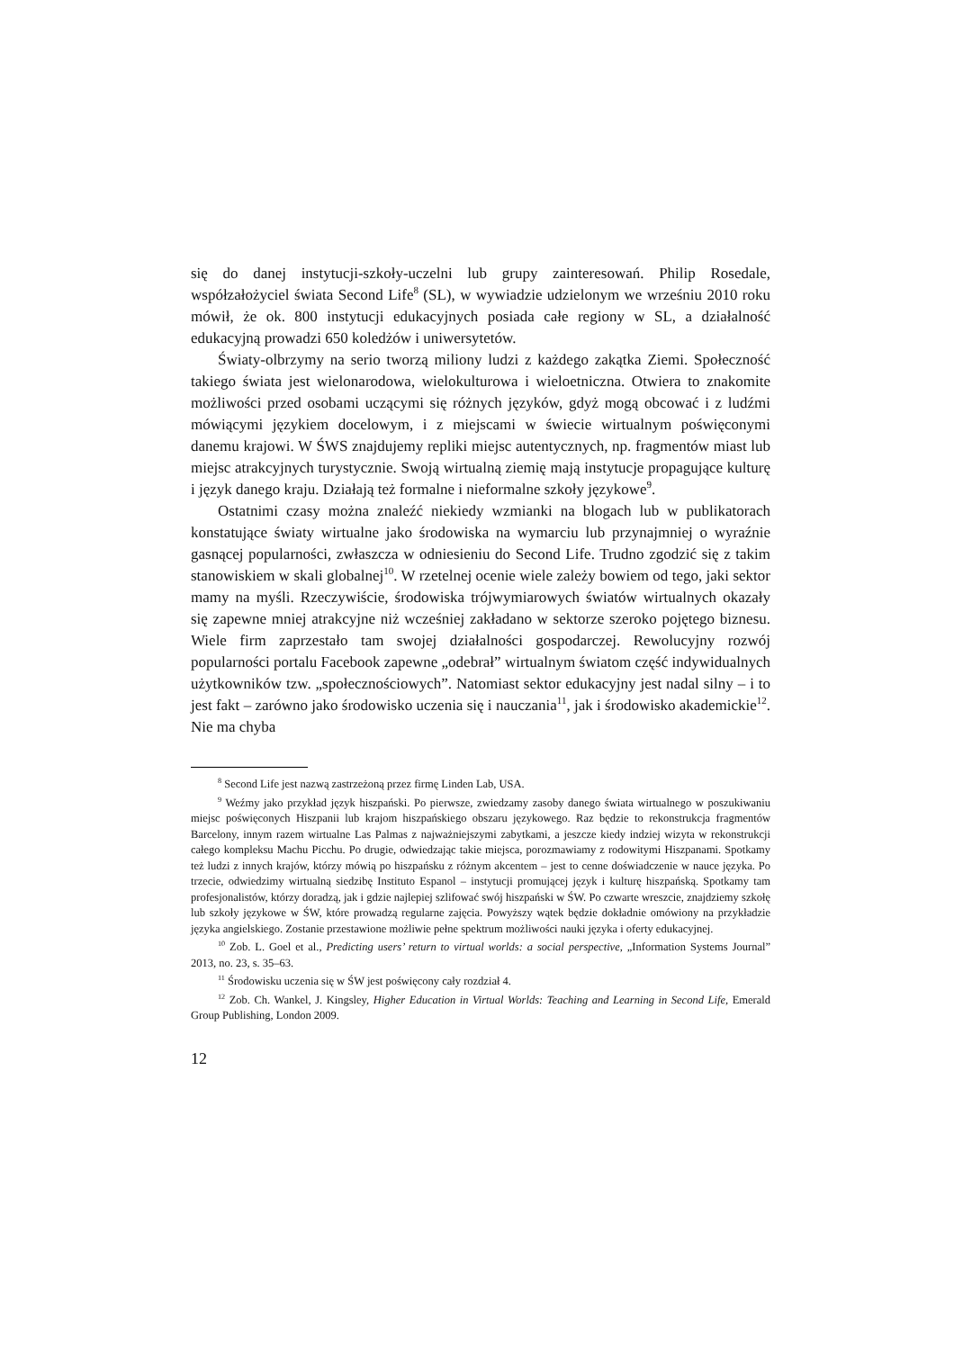się do danej instytucji-szkoły-uczelni lub grupy zainteresowań. Philip Rosedale, współzałożyciel świata Second Life<sup>8</sup> (SL), w wywiadzie udzielonym we wrześniu 2010 roku mówił, że ok. 800 instytucji edukacyjnych posiada całe regiony w SL, a działalność edukacyjną prowadzi 650 koledżów i uniwersytetów.
Światy-olbrzymy na serio tworzą miliony ludzi z każdego zakątka Ziemi. Społeczność takiego świata jest wielonarodowa, wielokulturowa i wieloetniczna. Otwiera to znakomite możliwości przed osobami uczącymi się różnych języków, gdyż mogą obcować i z ludźmi mówiącymi językiem docelowym, i z miejscami w świecie wirtualnym poświęconymi danemu krajowi. W ŚWS znajdujemy repliki miejsc autentycznych, np. fragmentów miast lub miejsc atrakcyjnych turystycznie. Swoją wirtualną ziemię mają instytucje propagujące kulturę i język danego kraju. Działają też formalne i nieformalne szkoły językowe<sup>9</sup>.
Ostatnimi czasy można znaleźć niekiedy wzmianki na blogach lub w publikatorach konstatujące światy wirtualne jako środowiska na wymarciu lub przynajmniej o wyraźnie gasnącej popularności, zwłaszcza w odniesieniu do Second Life. Trudno zgodzić się z takim stanowiskiem w skali globalnej<sup>10</sup>. W rzetelnej ocenie wiele zależy bowiem od tego, jaki sektor mamy na myśli. Rzeczywiście, środowiska trójwymiarowych światów wirtualnych okazały się zapewne mniej atrakcyjne niż wcześniej zakładano w sektorze szeroko pojętego biznesu. Wiele firm zaprzestało tam swojej działalności gospodarczej. Rewolucyjny rozwój popularności portalu Facebook zapewne „odebrał” wirtualnym światom część indywidualnych użytkowników tzw. „społecznościowych”. Natomiast sektor edukacyjny jest nadal silny – i to jest fakt – zarówno jako środowisko uczenia się i nauczania<sup>11</sup>, jak i środowisko akademickie<sup>12</sup>. Nie ma chyba
<sup>8</sup> Second Life jest nazwą zastrzeżoną przez firmę Linden Lab, USA.
<sup>9</sup> Weźmy jako przykład język hiszpański. Po pierwsze, zwiedzamy zasoby danego świata wirtualnego w poszukiwaniu miejsc poświęconych Hiszpanii lub krajom hiszpańskiego obszaru językowego. Raz będzie to rekonstrukcja fragmentów Barcelony, innym razem wirtualne Las Palmas z najważniejszymi zabytkami, a jeszcze kiedy indziej wizyta w rekonstrukcji całego kompleksu Machu Picchu. Po drugie, odwiedzając takie miejsca, porozmawiamy z rodowitymi Hiszpanami. Spotkamy też ludzi z innych krajów, którzy mówią po hiszpańsku z różnym akcentem – jest to cenne doświadczenie w nauce języka. Po trzecie, odwiedzimy wirtualną siedzibę Instituto Espanol – instytucji promującej język i kulturę hiszpańską. Spotkamy tam profesjonalistów, którzy doradzą, jak i gdzie najlepiej szlifować swój hiszpański w ŚW. Po czwarte wreszcie, znajdziemy szkołę lub szkoły językowe w ŚW, które prowadzą regularne zajęcia. Powyższy wątek będzie dokładnie omówiony na przykładzie języka angielskiego. Zostanie przestawione możliwie pełne spektrum możliwości nauki języka i oferty edukacyjnej.
<sup>10</sup> Zob. L. Goel et al., Predicting users’ return to virtual worlds: a social perspective, „Information Systems Journal” 2013, no. 23, s. 35–63.
<sup>11</sup> Środowisku uczenia się w ŚW jest poświęcony cały rozdział 4.
<sup>12</sup> Zob. Ch. Wankel, J. Kingsley, Higher Education in Virtual Worlds: Teaching and Learning in Second Life, Emerald Group Publishing, London 2009.
12